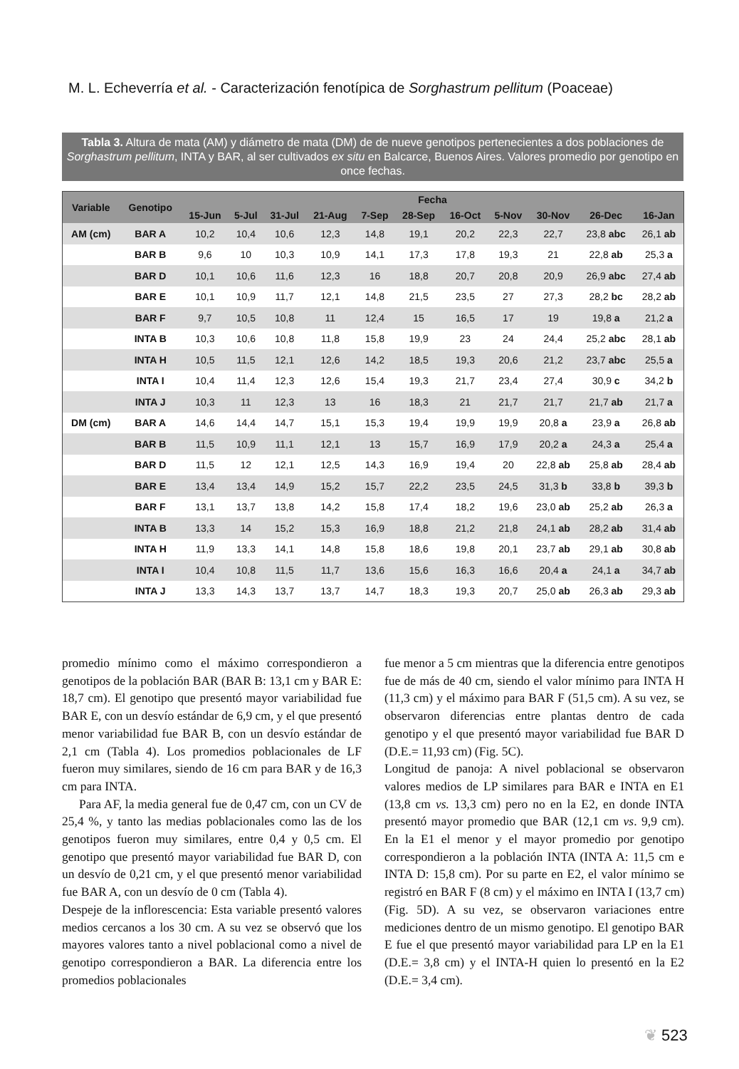M. L. Echeverría et al. - Caracterización fenotípica de Sorghastrum pellitum (Poaceae)
Tabla 3. Altura de mata (AM) y diámetro de mata (DM) de de nueve genotipos pertenecientes a dos poblaciones de Sorghastrum pellitum, INTA y BAR, al ser cultivados ex situ en Balcarce, Buenos Aires. Valores promedio por genotipo en once fechas.
| Variable | Genotipo | Fecha | | | | | | | | | | |
| --- | --- | --- | --- | --- | --- | --- | --- | --- | --- | --- | --- | --- |
| | | 15-Jun | 5-Jul | 31-Jul | 21-Aug | 7-Sep | 28-Sep | 16-Oct | 5-Nov | 30-Nov | 26-Dec | 16-Jan |
| AM (cm) | BAR A | 10,2 | 10,4 | 10,6 | 12,3 | 14,8 | 19,1 | 20,2 | 22,3 | 22,7 | 23,8 abc | 26,1 ab |
| | BAR B | 9,6 | 10 | 10,3 | 10,9 | 14,1 | 17,3 | 17,8 | 19,3 | 21 | 22,8 ab | 25,3 a |
| | BAR D | 10,1 | 10,6 | 11,6 | 12,3 | 16 | 18,8 | 20,7 | 20,8 | 20,9 | 26,9 abc | 27,4 ab |
| | BAR E | 10,1 | 10,9 | 11,7 | 12,1 | 14,8 | 21,5 | 23,5 | 27 | 27,3 | 28,2 bc | 28,2 ab |
| | BAR F | 9,7 | 10,5 | 10,8 | 11 | 12,4 | 15 | 16,5 | 17 | 19 | 19,8 a | 21,2 a |
| | INTA B | 10,3 | 10,6 | 10,8 | 11,8 | 15,8 | 19,9 | 23 | 24 | 24,4 | 25,2 abc | 28,1 ab |
| | INTA H | 10,5 | 11,5 | 12,1 | 12,6 | 14,2 | 18,5 | 19,3 | 20,6 | 21,2 | 23,7 abc | 25,5 a |
| | INTA I | 10,4 | 11,4 | 12,3 | 12,6 | 15,4 | 19,3 | 21,7 | 23,4 | 27,4 | 30,9 c | 34,2 b |
| | INTA J | 10,3 | 11 | 12,3 | 13 | 16 | 18,3 | 21 | 21,7 | 21,7 | 21,7 ab | 21,7 a |
| DM (cm) | BAR A | 14,6 | 14,4 | 14,7 | 15,1 | 15,3 | 19,4 | 19,9 | 19,9 | 20,8 a | 23,9 a | 26,8 ab |
| | BAR B | 11,5 | 10,9 | 11,1 | 12,1 | 13 | 15,7 | 16,9 | 17,9 | 20,2 a | 24,3 a | 25,4 a |
| | BAR D | 11,5 | 12 | 12,1 | 12,5 | 14,3 | 16,9 | 19,4 | 20 | 22,8 ab | 25,8 ab | 28,4 ab |
| | BAR E | 13,4 | 13,4 | 14,9 | 15,2 | 15,7 | 22,2 | 23,5 | 24,5 | 31,3 b | 33,8 b | 39,3 b |
| | BAR F | 13,1 | 13,7 | 13,8 | 14,2 | 15,8 | 17,4 | 18,2 | 19,6 | 23,0 ab | 25,2 ab | 26,3 a |
| | INTA B | 13,3 | 14 | 15,2 | 15,3 | 16,9 | 18,8 | 21,2 | 21,8 | 24,1 ab | 28,2 ab | 31,4 ab |
| | INTA H | 11,9 | 13,3 | 14,1 | 14,8 | 15,8 | 18,6 | 19,8 | 20,1 | 23,7 ab | 29,1 ab | 30,8 ab |
| | INTA I | 10,4 | 10,8 | 11,5 | 11,7 | 13,6 | 15,6 | 16,3 | 16,6 | 20,4 a | 24,1 a | 34,7 ab |
| | INTA J | 13,3 | 14,3 | 13,7 | 13,7 | 14,7 | 18,3 | 19,3 | 20,7 | 25,0 ab | 26,3 ab | 29,3 ab |
promedio mínimo como el máximo correspondieron a genotipos de la población BAR (BAR B: 13,1 cm y BAR E: 18,7 cm). El genotipo que presentó mayor variabilidad fue BAR E, con un desvío estándar de 6,9 cm, y el que presentó menor variabilidad fue BAR B, con un desvío estándar de 2,1 cm (Tabla 4). Los promedios poblacionales de LF fueron muy similares, siendo de 16 cm para BAR y de 16,3 cm para INTA.
Para AF, la media general fue de 0,47 cm, con un CV de 25,4 %, y tanto las medias poblacionales como las de los genotipos fueron muy similares, entre 0,4 y 0,5 cm. El genotipo que presentó mayor variabilidad fue BAR D, con un desvío de 0,21 cm, y el que presentó menor variabilidad fue BAR A, con un desvío de 0 cm (Tabla 4).
Despeje de la inflorescencia: Esta variable presentó valores medios cercanos a los 30 cm. A su vez se observó que los mayores valores tanto a nivel poblacional como a nivel de genotipo correspondieron a BAR. La diferencia entre los promedios poblacionales
fue menor a 5 cm mientras que la diferencia entre genotipos fue de más de 40 cm, siendo el valor mínimo para INTA H (11,3 cm) y el máximo para BAR F (51,5 cm). A su vez, se observaron diferencias entre plantas dentro de cada genotipo y el que presentó mayor variabilidad fue BAR D (D.E.= 11,93 cm) (Fig. 5C).
Longitud de panoja: A nivel poblacional se observaron valores medios de LP similares para BAR e INTA en E1 (13,8 cm vs. 13,3 cm) pero no en la E2, en donde INTA presentó mayor promedio que BAR (12,1 cm vs. 9,9 cm). En la E1 el menor y el mayor promedio por genotipo correspondieron a la población INTA (INTA A: 11,5 cm e INTA D: 15,8 cm). Por su parte en E2, el valor mínimo se registró en BAR F (8 cm) y el máximo en INTA I (13,7 cm) (Fig. 5D). A su vez, se observaron variaciones entre mediciones dentro de un mismo genotipo. El genotipo BAR E fue el que presentó mayor variabilidad para LP en la E1 (D.E.= 3,8 cm) y el INTA-H quien lo presentó en la E2 (D.E.= 3,4 cm).
❦ 523